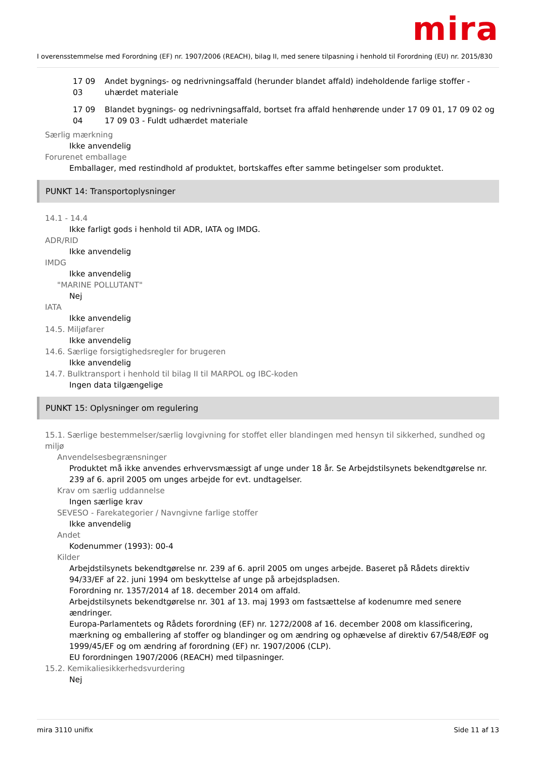mira
I overensstemmelse med Forordning (EF) nr. 1907/2006 (REACH), bilag II, med senere tilpasning i henhold til Forordning (EU) nr. 2015/830
17 09 03
Andet bygnings- og nedrivningsaffald (herunder blandet affald) indeholdende farlige stoffer - uhærdet materiale
17 09 04
Blandet bygnings- og nedrivningsaffald, bortset fra affald henhørende under 17 09 01, 17 09 02 og 17 09 03 - Fuldt udhærdet materiale
Særlig mærkning
Ikke anvendelig
Forurenet emballage
Emballager, med restindhold af produktet, bortskaffes efter samme betingelser som produktet.
PUNKT 14: Transportoplysninger
14.1 - 14.4
Ikke farligt gods i henhold til ADR, IATA og IMDG.
ADR/RID
Ikke anvendelig
IMDG
Ikke anvendelig
"MARINE POLLUTANT"
Nej
IATA
Ikke anvendelig
14.5. Miljøfarer
Ikke anvendelig
14.6. Særlige forsigtighedsregler for brugeren
Ikke anvendelig
14.7. Bulktransport i henhold til bilag II til MARPOL og IBC-koden
Ingen data tilgængelige
PUNKT 15: Oplysninger om regulering
15.1. Særlige bestemmelser/særlig lovgivning for stoffet eller blandingen med hensyn til sikkerhed, sundhed og miljø
Anvendelsesbegrænsninger
Produktet må ikke anvendes erhvervsmæssigt af unge under 18 år. Se Arbejdstilsynets bekendtgørelse nr. 239 af 6. april 2005 om unges arbejde for evt. undtagelser.
Krav om særlig uddannelse
Ingen særlige krav
SEVESO - Farekategorier / Navngivne farlige stoffer
Ikke anvendelig
Andet
Kodenummer (1993): 00-4
Kilder
Arbejdstilsynets bekendtgørelse nr. 239 af 6. april 2005 om unges arbejde. Baseret på Rådets direktiv 94/33/EF af 22. juni 1994 om beskyttelse af unge på arbejdspladsen.
Forordning nr. 1357/2014 af 18. december 2014 om affald.
Arbejdstilsynets bekendtgørelse nr. 301 af 13. maj 1993 om fastsættelse af kodenumre med senere ændringer.
Europa-Parlamentets og Rådets forordning (EF) nr. 1272/2008 af 16. december 2008 om klassificering, mærkning og emballering af stoffer og blandinger og om ændring og ophævelse af direktiv 67/548/EØF og 1999/45/EF og om ændring af forordning (EF) nr. 1907/2006 (CLP).
EU forordningen 1907/2006 (REACH) med tilpasninger.
15.2. Kemikaliesikkerhedsvurdering
Nej
mira 3110 unifix Side 11 af 13